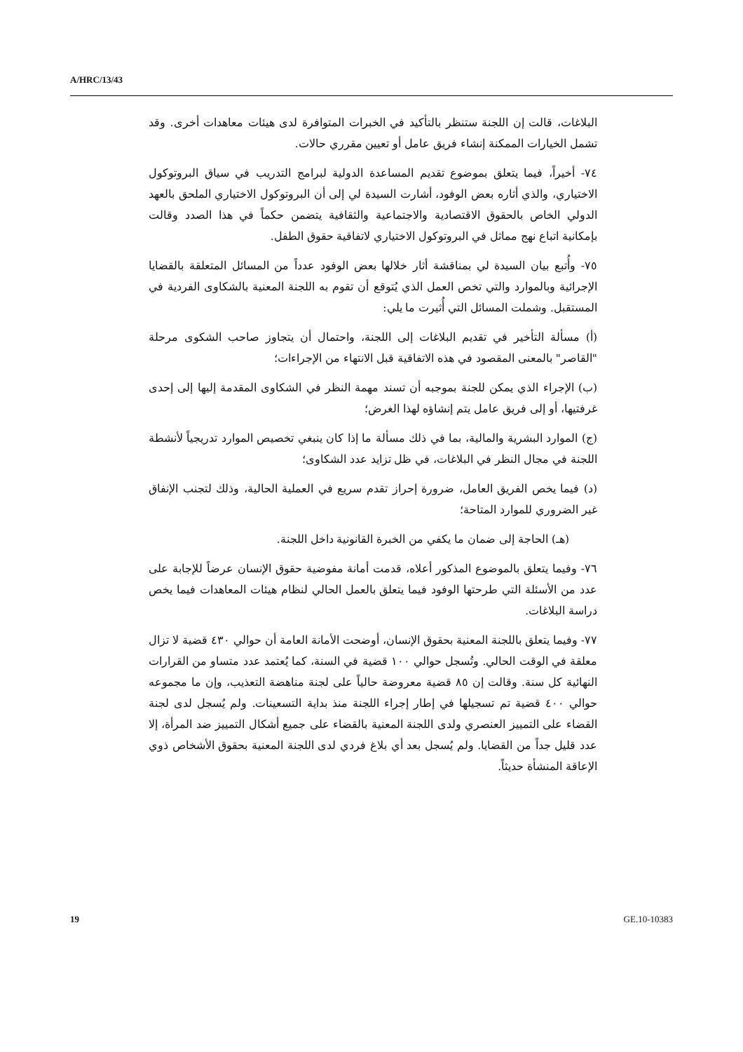A/HRC/13/43
البلاغات، قالت إن اللجنة ستنظر بالتأكيد في الخبرات المتوافرة لدى هيئات معاهدات أخرى. وقد تشمل الخيارات الممكنة إنشاء فريق عامل أو تعيين مقرري حالات.
٧٤- أخيراً، فيما يتعلق بموضوع تقديم المساعدة الدولية لبرامج التدريب في سياق البروتوكول الاختياري، والذي أثاره بعض الوفود، أشارت السيدة لي إلى أن البروتوكول الاختياري الملحق بالعهد الدولي الخاص بالحقوق الاقتصادية والاجتماعية والثقافية يتضمن حكماً في هذا الصدد وقالت بإمكانية اتباع نهج مماثل في البروتوكول الاختياري لاتفاقية حقوق الطفل.
٧٥- وأُتبع بيان السيدة لي بمناقشة أثار خلالها بعض الوفود عدداً من المسائل المتعلقة بالقضايا الإجرائية وبالموارد والتي تخص العمل الذي يُتوقع أن تقوم به اللجنة المعنية بالشكاوى الفردية في المستقبل. وشملت المسائل التي أُثيرت ما يلي:
(أ) مسألة التأخير في تقديم البلاغات إلى اللجنة، واحتمال أن يتجاوز صاحب الشكوى مرحلة "القاصر" بالمعنى المقصود في هذه الاتفاقية قبل الانتهاء من الإجراءات؛
(ب) الإجراء الذي يمكن للجنة بموجبه أن تسند مهمة النظر في الشكاوى المقدمة إليها إلى إحدى غرفتيها، أو إلى فريق عامل يتم إنشاؤه لهذا الغرض؛
(ج) الموارد البشرية والمالية، بما في ذلك مسألة ما إذا كان ينبغي تخصيص الموارد تدريجياً لأنشطة اللجنة في مجال النظر في البلاغات، في ظل تزايد عدد الشكاوى؛
(د) فيما يخص الفريق العامل، ضرورة إحراز تقدم سريع في العملية الحالية، وذلك لتجنب الإنفاق غير الضروري للموارد المتاحة؛
(هـ) الحاجة إلى ضمان ما يكفي من الخبرة القانونية داخل اللجنة.
٧٦- وفيما يتعلق بالموضوع المذكور أعلاه، قدمت أمانة مفوضية حقوق الإنسان عرضاً للإجابة على عدد من الأسئلة التي طرحتها الوفود فيما يتعلق بالعمل الحالي لنظام هيئات المعاهدات فيما يخص دراسة البلاغات.
٧٧- وفيما يتعلق باللجنة المعنية بحقوق الإنسان، أوضحت الأمانة العامة أن حوالي ٤٣٠ قضية لا تزال معلقة في الوقت الحالي. وتُسجل حوالي ١٠٠ قضية في السنة، كما يُعتمد عدد متساو من القرارات النهائية كل سنة. وقالت إن ٨٥ قضية معروضة حالياً على لجنة مناهضة التعذيب، وإن ما مجموعه حوالي ٤٠٠ قضية تم تسجيلها في إطار إجراء اللجنة منذ بداية التسعينات. ولم يُسجل لدى لجنة القضاء على التمييز العنصري ولدى اللجنة المعنية بالقضاء على جميع أشكال التمييز ضد المرأة، إلا عدد قليل جداً من القضايا. ولم يُسجل بعد أي بلاغ فردي لدى اللجنة المعنية بحقوق الأشخاص ذوي الإعاقة المنشأة حديثاً.
19 GE.10-10383